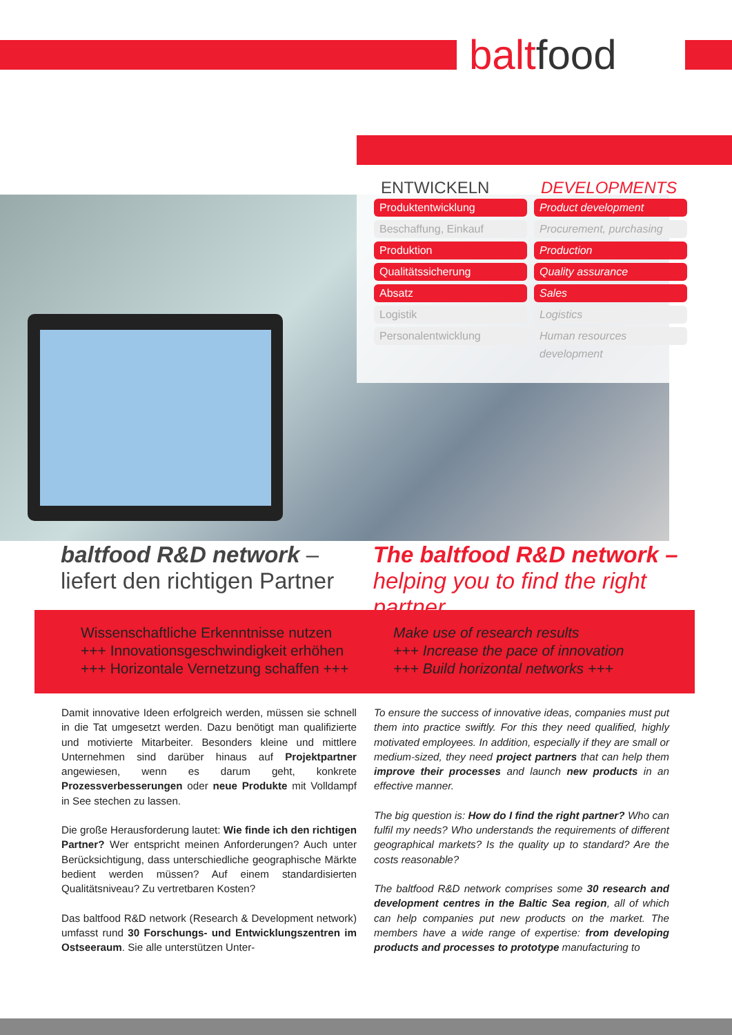baltfood
ENTWICKELN
Produktentwicklung
Beschaffung, Einkauf
Produktion
Qualitätssicherung
Absatz
Logistik
Personalentwicklung
DEVELOPMENTS
Product development
Procurement, purchasing
Production
Quality assurance
Sales
Logistics
Human resources development
baltfood R&D network –
liefert den richtigen Partner
The baltfood R&D network –
helping you to find the right partner
Wissenschaftliche Erkenntnisse nutzen
+++ Innovationsgeschwindigkeit erhöhen
+++ Horizontale Vernetzung schaffen +++
Make use of research results
+++ Increase the pace of innovation
+++ Build horizontal networks +++
Damit innovative Ideen erfolgreich werden, müssen sie schnell in die Tat umgesetzt werden. Dazu benötigt man qualifizierte und motivierte Mitarbeiter. Besonders kleine und mittlere Unternehmen sind darüber hinaus auf Projektpartner angewiesen, wenn es darum geht, konkrete Prozessverbesserungen oder neue Produkte mit Volldampf in See stechen zu lassen.
Die große Herausforderung lautet: Wie finde ich den richtigen Partner? Wer entspricht meinen Anforderungen? Auch unter Berücksichtigung, dass unterschiedliche geographische Märkte bedient werden müssen? Auf einem standardisierten Qualitätsniveau? Zu vertretbaren Kosten?
Das baltfood R&D network (Research & Development network) umfasst rund 30 Forschungs- und Entwicklungszentren im Ostseeraum. Sie alle unterstützen Unter-
To ensure the success of innovative ideas, companies must put them into practice swiftly. For this they need qualified, highly motivated employees. In addition, especially if they are small or medium-sized, they need project partners that can help them improve their processes and launch new products in an effective manner.
The big question is: How do I find the right partner? Who can fulfil my needs? Who understands the requirements of different geographical markets? Is the quality up to standard? Are the costs reasonable?
The baltfood R&D network comprises some 30 research and development centres in the Baltic Sea region, all of which can help companies put new products on the market. The members have a wide range of expertise: from developing products and processes to prototype manufacturing to